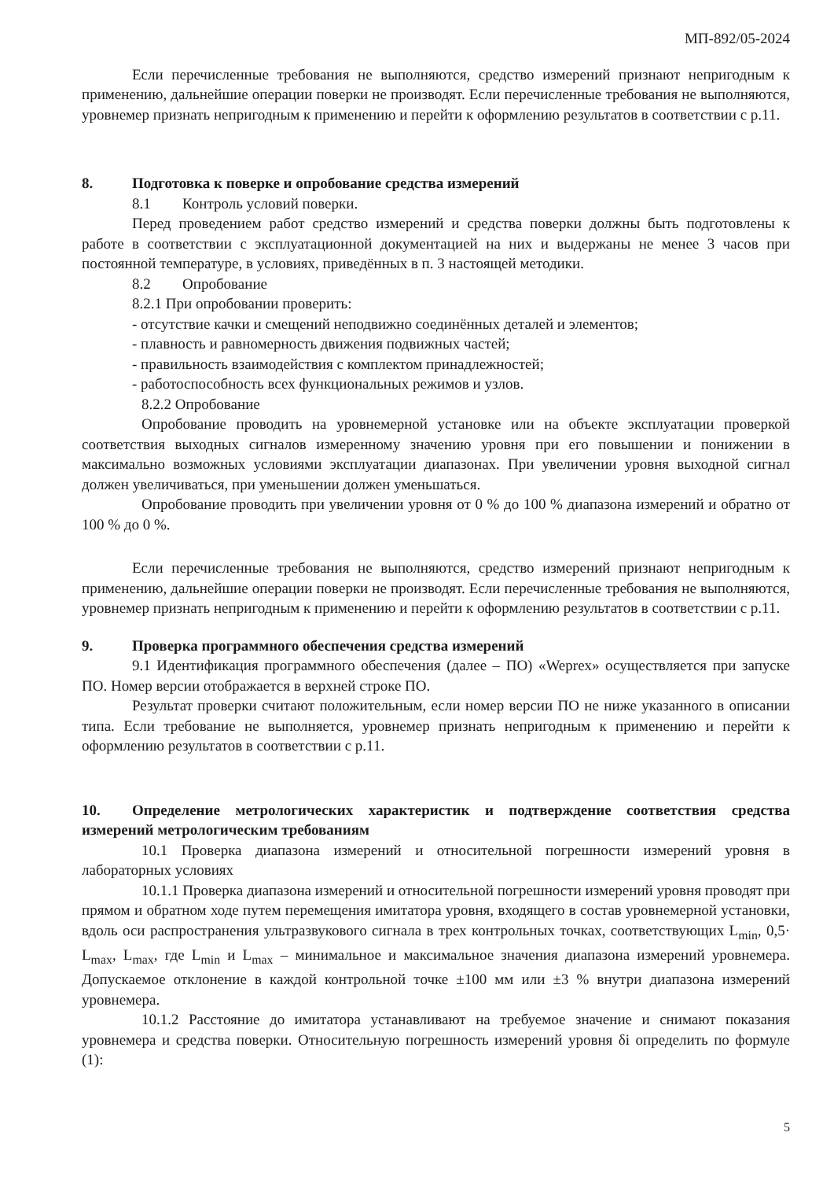МП-892/05-2024
Если перечисленные требования не выполняются, средство измерений признают непригодным к применению, дальнейшие операции поверки не производят. Если перечисленные требования не выполняются, уровнемер признать непригодным к применению и перейти к оформлению результатов в соответствии с р.11.
8. Подготовка к поверке и опробование средства измерений
8.1 Контроль условий поверки.
Перед проведением работ средство измерений и средства поверки должны быть подготовлены к работе в соответствии с эксплуатационной документацией на них и выдержаны не менее 3 часов при постоянной температуре, в условиях, приведённых в п. 3 настоящей методики.
8.2 Опробование
8.2.1 При опробовании проверить:
- отсутствие качки и смещений неподвижно соединённых деталей и элементов;
- плавность и равномерность движения подвижных частей;
- правильность взаимодействия с комплектом принадлежностей;
- работоспособность всех функциональных режимов и узлов.
8.2.2 Опробование
Опробование проводить на уровнемерной установке или на объекте эксплуатации проверкой соответствия выходных сигналов измеренному значению уровня при его повышении и понижении в максимально возможных условиями эксплуатации диапазонах. При увеличении уровня выходной сигнал должен увеличиваться, при уменьшении должен уменьшаться.
Опробование проводить при увеличении уровня от 0 % до 100 % диапазона измерений и обратно от 100 % до 0 %.
Если перечисленные требования не выполняются, средство измерений признают непригодным к применению, дальнейшие операции поверки не производят. Если перечисленные требования не выполняются, уровнемер признать непригодным к применению и перейти к оформлению результатов в соответствии с р.11.
9. Проверка программного обеспечения средства измерений
9.1 Идентификация программного обеспечения (далее – ПО) «Weprex» осуществляется при запуске ПО. Номер версии отображается в верхней строке ПО.
Результат проверки считают положительным, если номер версии ПО не ниже указанного в описании типа. Если требование не выполняется, уровнемер признать непригодным к применению и перейти к оформлению результатов в соответствии с р.11.
10. Определение метрологических характеристик и подтверждение соответствия средства измерений метрологическим требованиям
10.1 Проверка диапазона измерений и относительной погрешности измерений уровня в лабораторных условиях
10.1.1 Проверка диапазона измерений и относительной погрешности измерений уровня проводят при прямом и обратном ходе путем перемещения имитатора уровня, входящего в состав уровнемерной установки, вдоль оси распространения ультразвукового сигнала в трех контрольных точках, соответствующих L<sub>min</sub>, 0,5· L<sub>max</sub>, L<sub>max</sub>, где L<sub>min</sub> и L<sub>max</sub> – минимальное и максимальное значения диапазона измерений уровнемера. Допускаемое отклонение в каждой контрольной точке ±100 мм или ±3 % внутри диапазона измерений уровнемера.
10.1.2 Расстояние до имитатора устанавливают на требуемое значение и снимают показания уровнемера и средства поверки. Относительную погрешность измерений уровня δi определить по формуле (1):
5